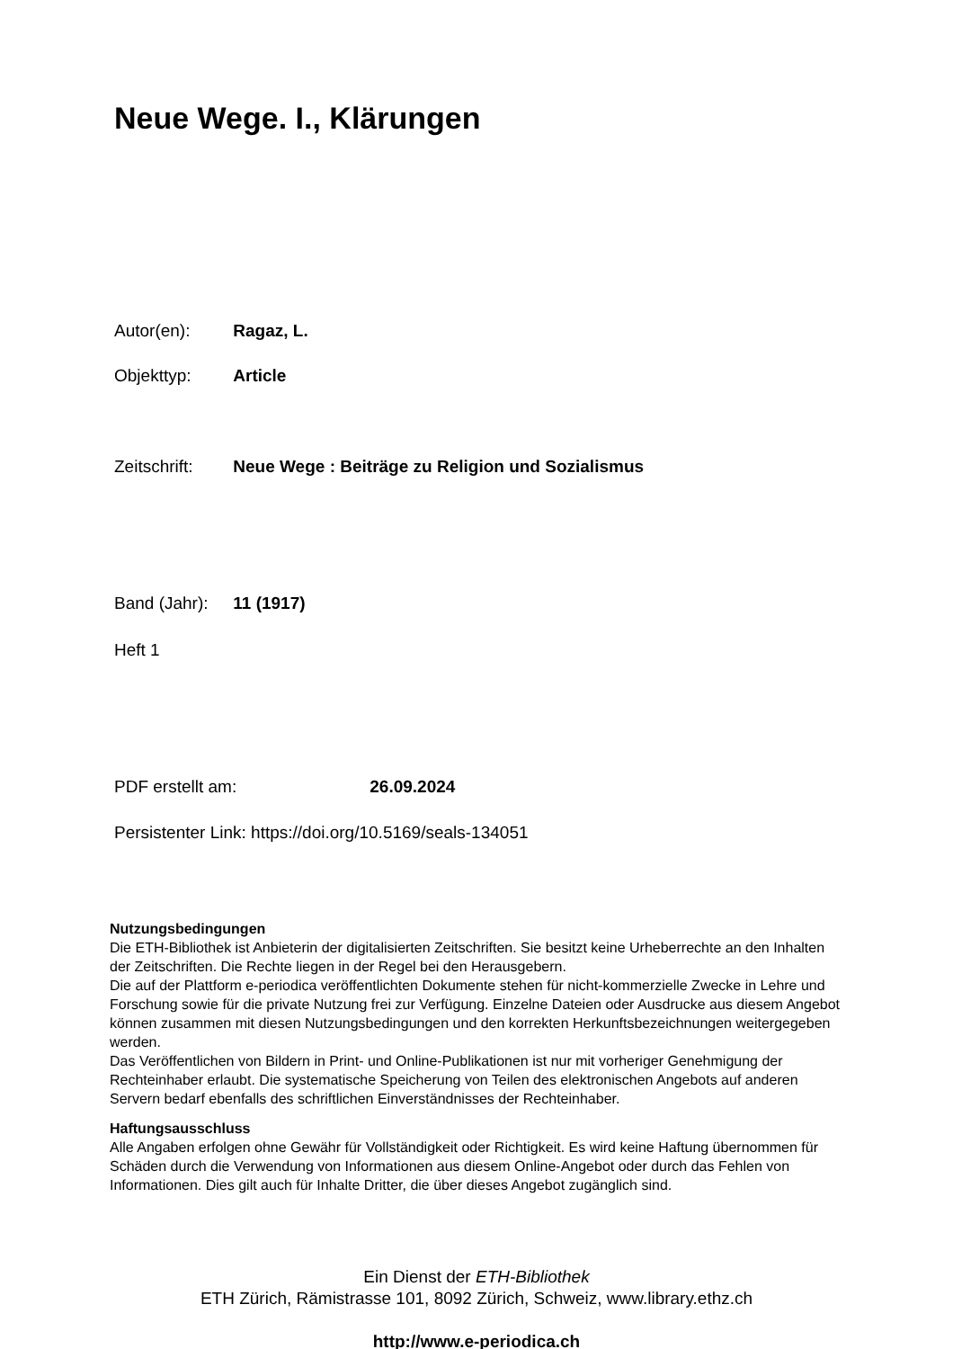Neue Wege. I., Klärungen
Autor(en): Ragaz, L.
Objekttyp: Article
Zeitschrift: Neue Wege : Beiträge zu Religion und Sozialismus
Band (Jahr): 11 (1917)
Heft 1
PDF erstellt am: 26.09.2024
Persistenter Link: https://doi.org/10.5169/seals-134051
Nutzungsbedingungen
Die ETH-Bibliothek ist Anbieterin der digitalisierten Zeitschriften. Sie besitzt keine Urheberrechte an den Inhalten der Zeitschriften. Die Rechte liegen in der Regel bei den Herausgebern.
Die auf der Plattform e-periodica veröffentlichten Dokumente stehen für nicht-kommerzielle Zwecke in Lehre und Forschung sowie für die private Nutzung frei zur Verfügung. Einzelne Dateien oder Ausdrucke aus diesem Angebot können zusammen mit diesen Nutzungsbedingungen und den korrekten Herkunftsbezeichnungen weitergegeben werden.
Das Veröffentlichen von Bildern in Print- und Online-Publikationen ist nur mit vorheriger Genehmigung der Rechteinhaber erlaubt. Die systematische Speicherung von Teilen des elektronischen Angebots auf anderen Servern bedarf ebenfalls des schriftlichen Einverständnisses der Rechteinhaber.
Haftungsausschluss
Alle Angaben erfolgen ohne Gewähr für Vollständigkeit oder Richtigkeit. Es wird keine Haftung übernommen für Schäden durch die Verwendung von Informationen aus diesem Online-Angebot oder durch das Fehlen von Informationen. Dies gilt auch für Inhalte Dritter, die über dieses Angebot zugänglich sind.
Ein Dienst der ETH-Bibliothek
ETH Zürich, Rämistrasse 101, 8092 Zürich, Schweiz, www.library.ethz.ch
http://www.e-periodica.ch